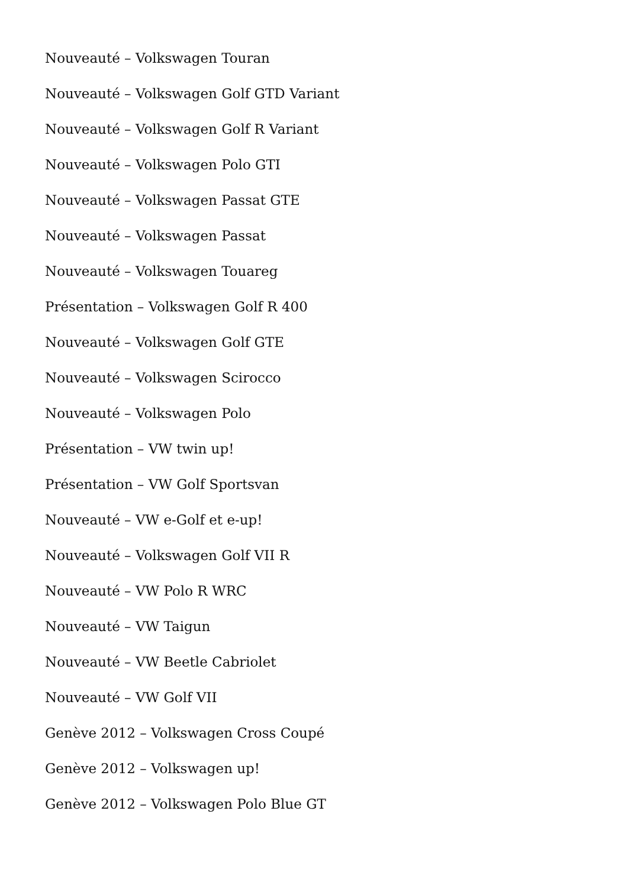Nouveauté – Volkswagen Touran
Nouveauté – Volkswagen Golf GTD Variant
Nouveauté – Volkswagen Golf R Variant
Nouveauté – Volkswagen Polo GTI
Nouveauté – Volkswagen Passat GTE
Nouveauté – Volkswagen Passat
Nouveauté – Volkswagen Touareg
Présentation – Volkswagen Golf R 400
Nouveauté – Volkswagen Golf GTE
Nouveauté – Volkswagen Scirocco
Nouveauté – Volkswagen Polo
Présentation – VW twin up!
Présentation – VW Golf Sportsvan
Nouveauté – VW e-Golf et e-up!
Nouveauté – Volkswagen Golf VII R
Nouveauté – VW Polo R WRC
Nouveauté – VW Taigun
Nouveauté – VW Beetle Cabriolet
Nouveauté – VW Golf VII
Genève 2012 – Volkswagen Cross Coupé
Genève 2012 – Volkswagen up!
Genève 2012 – Volkswagen Polo Blue GT